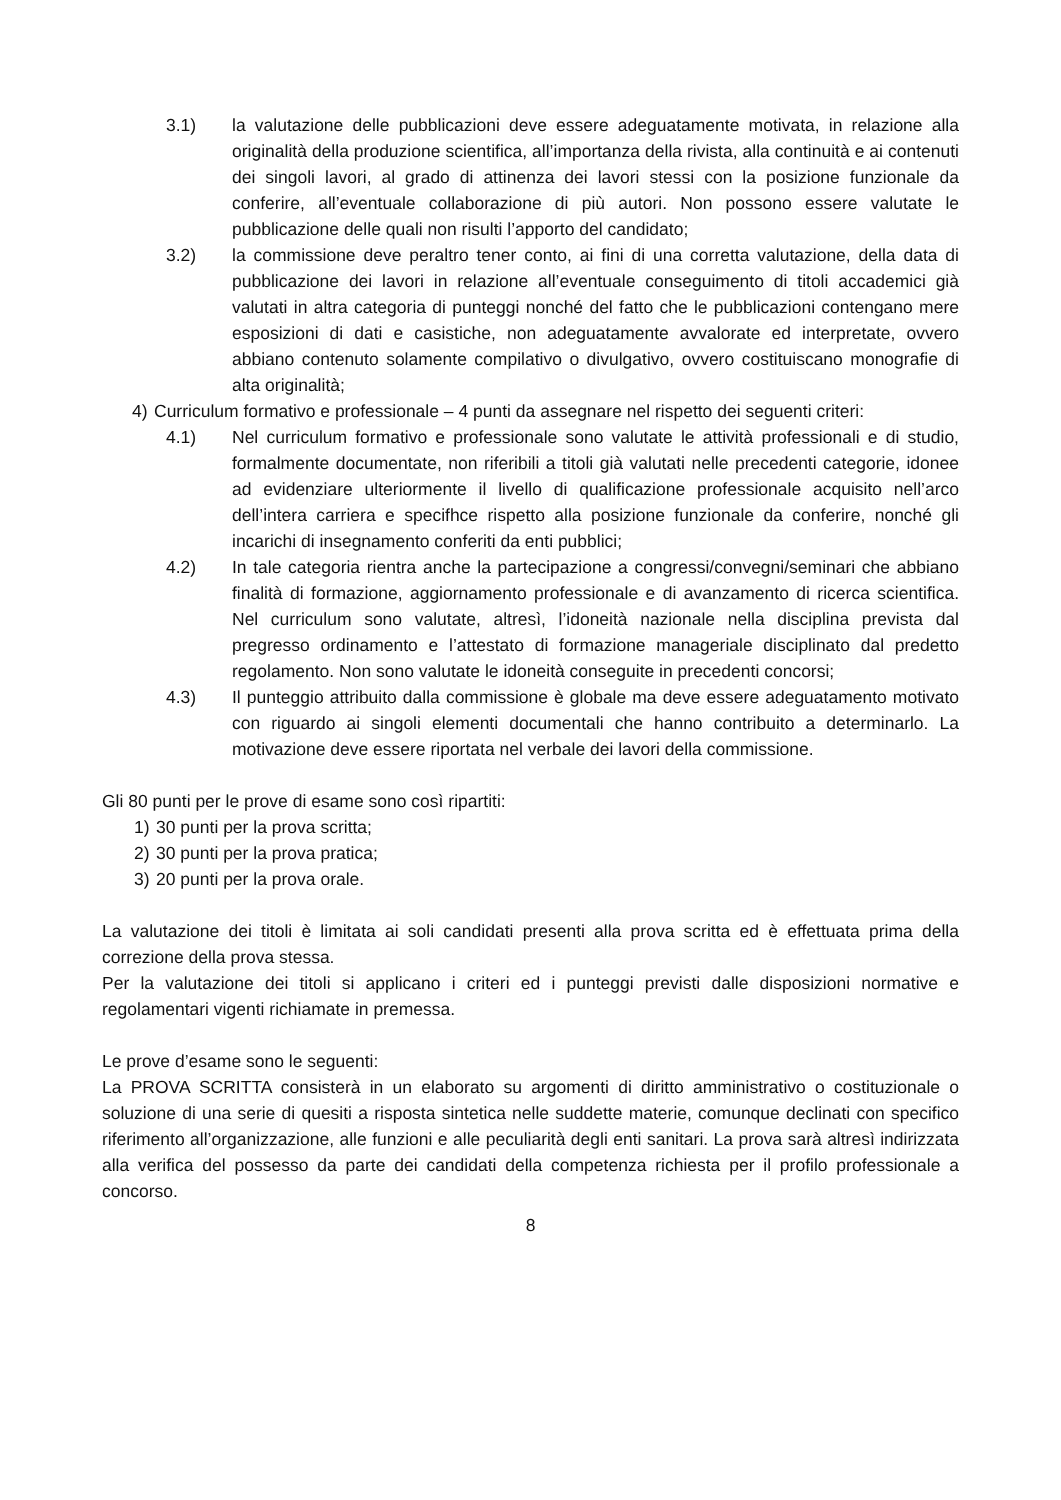3.1) la valutazione delle pubblicazioni deve essere adeguatamente motivata, in relazione alla originalità della produzione scientifica, all’importanza della rivista, alla continuità e ai contenuti dei singoli lavori, al grado di attinenza dei lavori stessi con la posizione funzionale da conferire, all’eventuale collaborazione di più autori. Non possono essere valutate le pubblicazione delle quali non risulti l’apporto del candidato;
3.2) la commissione deve peraltro tener conto, ai fini di una corretta valutazione, della data di pubblicazione dei lavori in relazione all’eventuale conseguimento di titoli accademici già valutati in altra categoria di punteggi nonché del fatto che le pubblicazioni contengano mere esposizioni di dati e casistiche, non adeguatamente avvalorate ed interpretate, ovvero abbiano contenuto solamente compilativo o divulgativo, ovvero costituiscano monografie di alta originalità;
4) Curriculum formativo e professionale – 4 punti da assegnare nel rispetto dei seguenti criteri:
4.1) Nel curriculum formativo e professionale sono valutate le attività professionali e di studio, formalmente documentate, non riferibili a titoli già valutati nelle precedenti categorie, idonee ad evidenziare ulteriormente il livello di qualificazione professionale acquisito nell’arco dell’intera carriera e specifhce rispetto alla posizione funzionale da conferire, nonché gli incarichi di insegnamento conferiti da enti pubblici;
4.2) In tale categoria rientra anche la partecipazione a congressi/convegni/seminari che abbiano finalità di formazione, aggiornamento professionale e di avanzamento di ricerca scientifica. Nel curriculum sono valutate, altresì, l’idoneità nazionale nella disciplina prevista dal pregresso ordinamento e l’attestato di formazione manageriale disciplinato dal predetto regolamento. Non sono valutate le idoneità conseguite in precedenti concorsi;
4.3) Il punteggio attribuito dalla commissione è globale ma deve essere adeguatamento motivato con riguardo ai singoli elementi documentali che hanno contribuito a determinarlo. La motivazione deve essere riportata nel verbale dei lavori della commissione.
Gli 80 punti per le prove di esame sono così ripartiti:
1) 30 punti per la prova scritta;
2) 30 punti per la prova pratica;
3) 20 punti per la prova orale.
La valutazione dei titoli è limitata ai soli candidati presenti alla prova scritta ed è effettuata prima della correzione della prova stessa.
Per la valutazione dei titoli si applicano i criteri ed i punteggi previsti dalle disposizioni normative e regolamentari vigenti richiamate in premessa.
Le prove d’esame sono le seguenti:
La PROVA SCRITTA consisterà in un elaborato su argomenti di diritto amministrativo o costituzionale o soluzione di una serie di quesiti a risposta sintetica nelle suddette materie, comunque declinati con specifico riferimento all’organizzazione, alle funzioni e alle peculiarità degli enti sanitari. La prova sarà altresì indirizzata alla verifica del possesso da parte dei candidati della competenza richiesta per il profilo professionale a concorso.
8